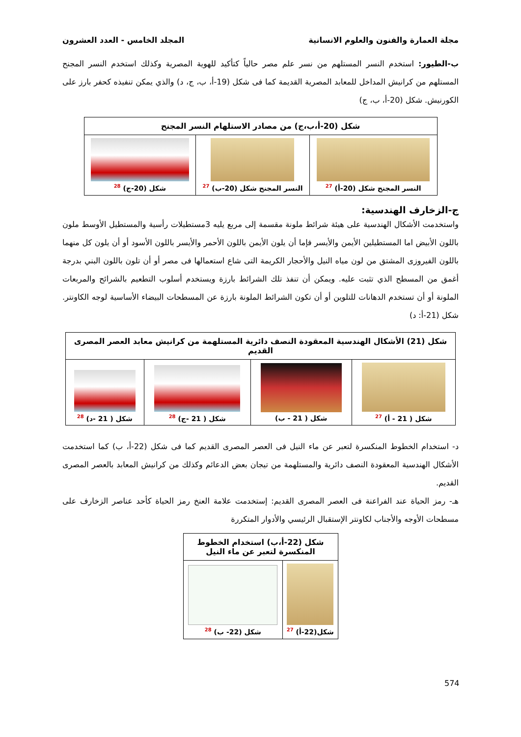مجلة العمارة والفنون والعلوم الانسانية المجلد الخامس - العدد العشرون
ب-الطيور: استخدم النسر المستلهم من نسر علم مصر حالياً كتأكيد للهوية المصرية وكذلك استخدم النسر المجنح المستلهم من كرانيش المداخل للمعابد المصرية القديمة كما فى شكل (19-أ، ب، ج، د) والذي يمكن تنفيذه كحفر بارز على الكورنيش. شكل (20-أ، ب، ج)
| شكل (20-أ،ب،ج) من مصادر الاستلهام النسر المجنح | | |
| النسر المجنح شكل (20-أ) <sup>27</sup> | النسر المجنح شكل (20-ب) <sup>27</sup> | شكل (20-ج) <sup>28</sup> |
ج-الزخارف الهندسية:
واستخدمت الأشكال الهندسية على هيئة شرائط ملونة مقسمة إلى مربع يليه 3مستطيلات رأسية والمستطيل الأوسط ملون باللون الأبيض اما المستطيلين الأيمن والأيسر فإما أن يلون الأيمن باللون الأحمر والأيسر باللون الأسود أو أن يلون كل منهما باللون الفيروزى المشتق من لون مياه النيل والأحجار الكريمة التى شاع استعمالها فى مصر أو أن تلون باللون البني بدرجة أغمق من المسطح الذي تثبت عليه. ويمكن أن تنفذ تلك الشرائط بارزة ويستخدم أسلوب التطعيم بالشرائح والمربعات الملونة أو أن تستخدم الدهانات للتلوين أو أن تكون الشرائط الملونة بارزة عن المسطحات البيضاء الأساسية لوجه الكاونتر. شكل (21-أ: د)
| شكل (21) الأشكال الهندسية المعقودة النصف دائرية المستلهمة من كرانيش معابد العصر المصرى القديم | | | |
| شكل ( 21 - أ) <sup>27</sup> | شكل ( 21 - ب) | شكل ( 21 -ج) <sup>28</sup> | شكل ( 21 -د) <sup>28</sup> |
د- استخدام الخطوط المنكسرة لتعبر عن ماء النيل فى العصر المصرى القديم كما فى شكل (22-أ، ب) كما استخدمت الأشكال الهندسية المعقودة النصف دائرية والمستلهمة من تيجان بعض الدعائم وكذلك من كرانيش المعابد بالعصر المصرى القديم.
هـ- رمز الحياة عند الفراعنة فى العصر المصرى القديم: إستخدمت علامة العنخ رمز الحياة كأحد عناصر الزخارف على مسطحات الأوجه والأجناب لكاونتر الإستقبال الرئيسي والأدوار المتكررة
| شكل (22-أ،ب) استخدام الخطوط المنكسرة لتعبر عن ماء النيل | |
| شكل(22-أ) <sup>27</sup> | شكل (22- ب) <sup>28</sup> |
574